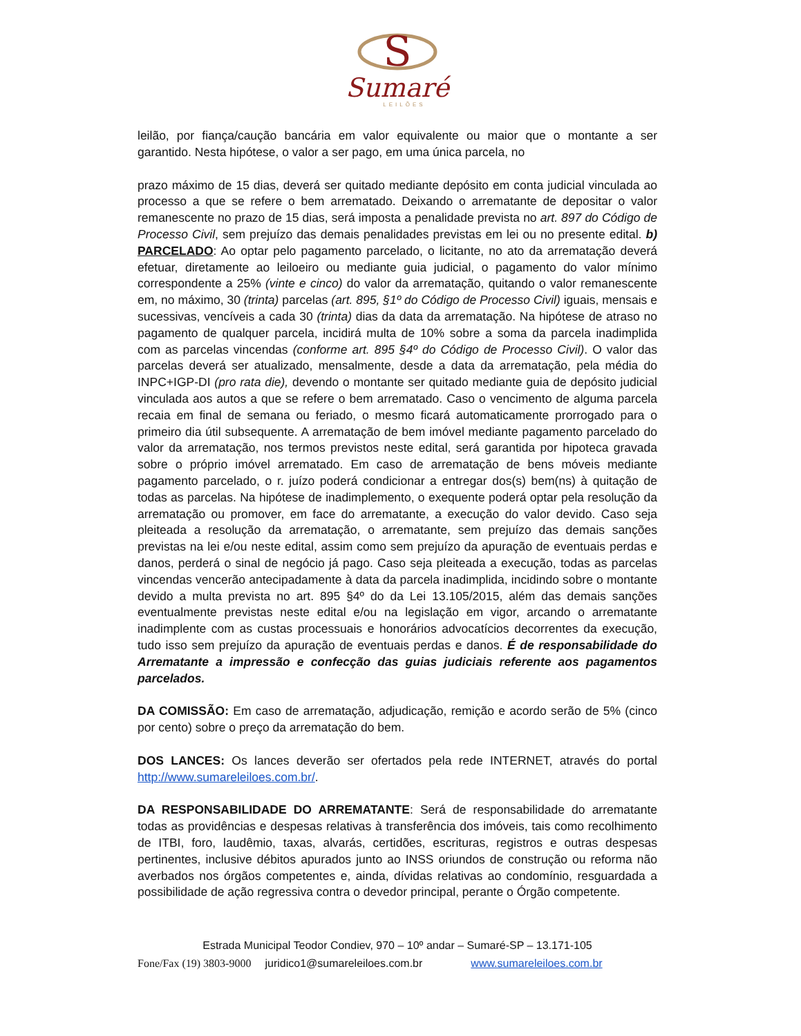S
Sumaré
LEILÕES
leilão, por fiança/caução bancária em valor equivalente ou maior que o montante a ser garantido. Nesta hipótese, o valor a ser pago, em uma única parcela, no
prazo máximo de 15 dias, deverá ser quitado mediante depósito em conta judicial vinculada ao processo a que se refere o bem arrematado. Deixando o arrematante de depositar o valor remanescente no prazo de 15 dias, será imposta a penalidade prevista no art. 897 do Código de Processo Civil, sem prejuízo das demais penalidades previstas em lei ou no presente edital. b) PARCELADO: Ao optar pelo pagamento parcelado, o licitante, no ato da arrematação deverá efetuar, diretamente ao leiloeiro ou mediante guia judicial, o pagamento do valor mínimo correspondente a 25% (vinte e cinco) do valor da arrematação, quitando o valor remanescente em, no máximo, 30 (trinta) parcelas (art. 895, §1º do Código de Processo Civil) iguais, mensais e sucessivas, vencíveis a cada 30 (trinta) dias da data da arrematação. Na hipótese de atraso no pagamento de qualquer parcela, incidirá multa de 10% sobre a soma da parcela inadimplida com as parcelas vincendas (conforme art. 895 §4º do Código de Processo Civil). O valor das parcelas deverá ser atualizado, mensalmente, desde a data da arrematação, pela média do INPC+IGP-DI (pro rata die), devendo o montante ser quitado mediante guia de depósito judicial vinculada aos autos a que se refere o bem arrematado. Caso o vencimento de alguma parcela recaia em final de semana ou feriado, o mesmo ficará automaticamente prorrogado para o primeiro dia útil subsequente. A arrematação de bem imóvel mediante pagamento parcelado do valor da arrematação, nos termos previstos neste edital, será garantida por hipoteca gravada sobre o próprio imóvel arrematado. Em caso de arrematação de bens móveis mediante pagamento parcelado, o r. juízo poderá condicionar a entregar dos(s) bem(ns) à quitação de todas as parcelas. Na hipótese de inadimplemento, o exequente poderá optar pela resolução da arrematação ou promover, em face do arrematante, a execução do valor devido. Caso seja pleiteada a resolução da arrematação, o arrematante, sem prejuízo das demais sanções previstas na lei e/ou neste edital, assim como sem prejuízo da apuração de eventuais perdas e danos, perderá o sinal de negócio já pago. Caso seja pleiteada a execução, todas as parcelas vincendas vencerão antecipadamente à data da parcela inadimplida, incidindo sobre o montante devido a multa prevista no art. 895 §4º do da Lei 13.105/2015, além das demais sanções eventualmente previstas neste edital e/ou na legislação em vigor, arcando o arrematante inadimplente com as custas processuais e honorários advocatícios decorrentes da execução, tudo isso sem prejuízo da apuração de eventuais perdas e danos. É de responsabilidade do Arrematante a impressão e confecção das guias judiciais referente aos pagamentos parcelados.
DA COMISSÃO: Em caso de arrematação, adjudicação, remição e acordo serão de 5% (cinco por cento) sobre o preço da arrematação do bem.
DOS LANCES: Os lances deverão ser ofertados pela rede INTERNET, através do portal http://www.sumareleiloes.com.br/.
DA RESPONSABILIDADE DO ARREMATANTE: Será de responsabilidade do arrematante todas as providências e despesas relativas à transferência dos imóveis, tais como recolhimento de ITBI, foro, laudêmio, taxas, alvarás, certidões, escrituras, registros e outras despesas pertinentes, inclusive débitos apurados junto ao INSS oriundos de construção ou reforma não averbados nos órgãos competentes e, ainda, dívidas relativas ao condomínio, resguardada a possibilidade de ação regressiva contra o devedor principal, perante o Órgão competente.
Estrada Municipal Teodor Condiev, 970 – 10º andar – Sumaré-SP – 13.171-105
Fone/Fax (19) 3803-9000 juridico1@sumareleiloes.com.br www.sumareleiloes.com.br